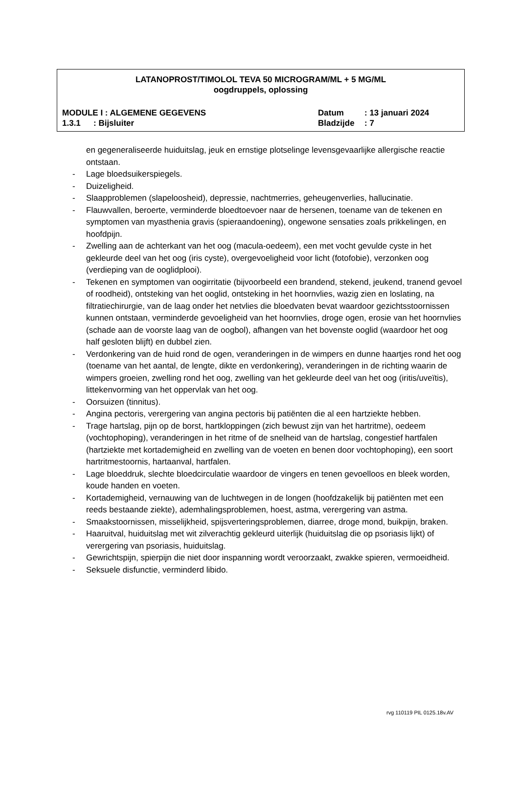LATANOPROST/TIMOLOL TEVA 50 MICROGRAM/ML + 5 MG/ML
oogdruppels, oplossing
MODULE I : ALGEMENE GEGEVENS Datum: 13 januari 2024
1.3.1: Bijsluiter Bladzijde: 7
en gegeneraliseerde huiduitslag, jeuk en ernstige plotselinge levensgevaarlijke allergische reactie ontstaan.
- Lage bloedsuikerspiegels.
- Duizeligheid.
- Slaapproblemen (slapeloosheid), depressie, nachtmerries, geheugenverlies, hallucinatie.
- Flauwvallen, beroerte, verminderde bloedtoevoer naar de hersenen, toename van de tekenen en symptomen van myasthenia gravis (spieraandoening), ongewone sensaties zoals prikkelingen, en hoofdpijn.
- Zwelling aan de achterkant van het oog (macula-oedeem), een met vocht gevulde cyste in het gekleurde deel van het oog (iris cyste), overgevoeligheid voor licht (fotofobie), verzonken oog (verdieping van de ooglidplooi).
- Tekenen en symptomen van oogirritatie (bijvoorbeeld een brandend, stekend, jeukend, tranend gevoel of roodheid), ontsteking van het ooglid, ontsteking in het hoornvlies, wazig zien en loslating, na filtratiechirurgie, van de laag onder het netvlies die bloedvaten bevat waardoor gezichtsstoornissen kunnen ontstaan, verminderde gevoeligheid van het hoornvlies, droge ogen, erosie van het hoornvlies (schade aan de voorste laag van de oogbol), afhangen van het bovenste ooglid (waardoor het oog half gesloten blijft) en dubbel zien.
- Verdonkering van de huid rond de ogen, veranderingen in de wimpers en dunne haartjes rond het oog (toename van het aantal, de lengte, dikte en verdonkering), veranderingen in de richting waarin de wimpers groeien, zwelling rond het oog, zwelling van het gekleurde deel van het oog (iritis/uveïtis), littekenvorming van het oppervlak van het oog.
- Oorsuizen (tinnitus).
- Angina pectoris, verergering van angina pectoris bij patiënten die al een hartziekte hebben.
- Trage hartslag, pijn op de borst, hartkloppingen (zich bewust zijn van het hartritme), oedeem (vochtophoping), veranderingen in het ritme of de snelheid van de hartslag, congestief hartfalen (hartziekte met kortademigheid en zwelling van de voeten en benen door vochtophoping), een soort hartritmestoornis, hartaanval, hartfalen.
- Lage bloeddruk, slechte bloedcirculatie waardoor de vingers en tenen gevoelloos en bleek worden, koude handen en voeten.
- Kortademigheid, vernauwing van de luchtwegen in de longen (hoofdzakelijk bij patiënten met een reeds bestaande ziekte), ademhalingsproblemen, hoest, astma, verergering van astma.
- Smaakstoornissen, misselijkheid, spijsverteringsproblemen, diarree, droge mond, buikpijn, braken.
- Haaruitval, huiduitslag met wit zilverachtig gekleurd uiterlijk (huiduitslag die op psoriasis lijkt) of verergering van psoriasis, huiduitslag.
- Gewrichtspijn, spierpijn die niet door inspanning wordt veroorzaakt, zwakke spieren, vermoeidheid.
- Seksuele disfunctie, verminderd libido.
rvg 110119 PIL 0125.18v.AV